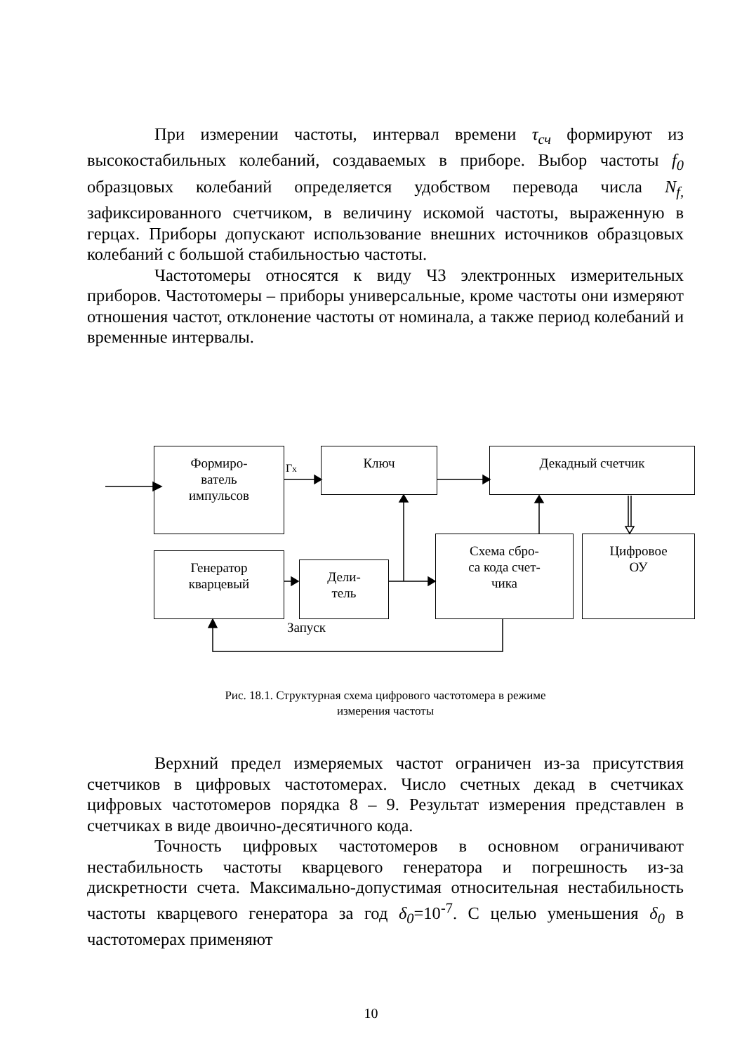При измерении частоты, интервал времени τ<sub>сч</sub> формируют из высокостабильных колебаний, создаваемых в приборе. Выбор частоты f<sub>0</sub> образцовых колебаний определяется удобством перевода числа N<sub>f,</sub> зафиксированного счетчиком, в величину искомой частоты, выраженную в герцах. Приборы допускают использование внешних источников образцовых колебаний с большой стабильностью частоты.
Частотомеры относятся к виду Ч3 электронных измерительных приборов. Частотомеры – приборы универсальные, кроме частоты они измеряют отношения частот, отклонение частоты от номинала, а также период колебаний и временные интервалы.
Формиро-
ватель
импульсов
Гx
Ключ Декадный счетчик
Генератор
кварцевый
Дели-
тель
Схема сбро-
са кода счет-
чика
Цифровое
ОУ
Запуск
Рис. 18.1. Структурная схема цифрового частотомера в режиме
измерения частоты
Верхний предел измеряемых частот ограничен из-за присутствия счетчиков в цифровых частотомерах. Число счетных декад в счетчиках цифровых частотомеров порядка 8 – 9. Результат измерения представлен в счетчиках в виде двоично-десятичного кода.
Точность цифровых частотомеров в основном ограничивают нестабильность частоты кварцевого генератора и погрешность из-за дискретности счета. Максимально-допустимая относительная нестабильность частоты кварцевого генератора за год δ<sub>0</sub>=10<sup>-7</sup>. С целью уменьшения δ<sub>0</sub> в частотомерах применяют
10